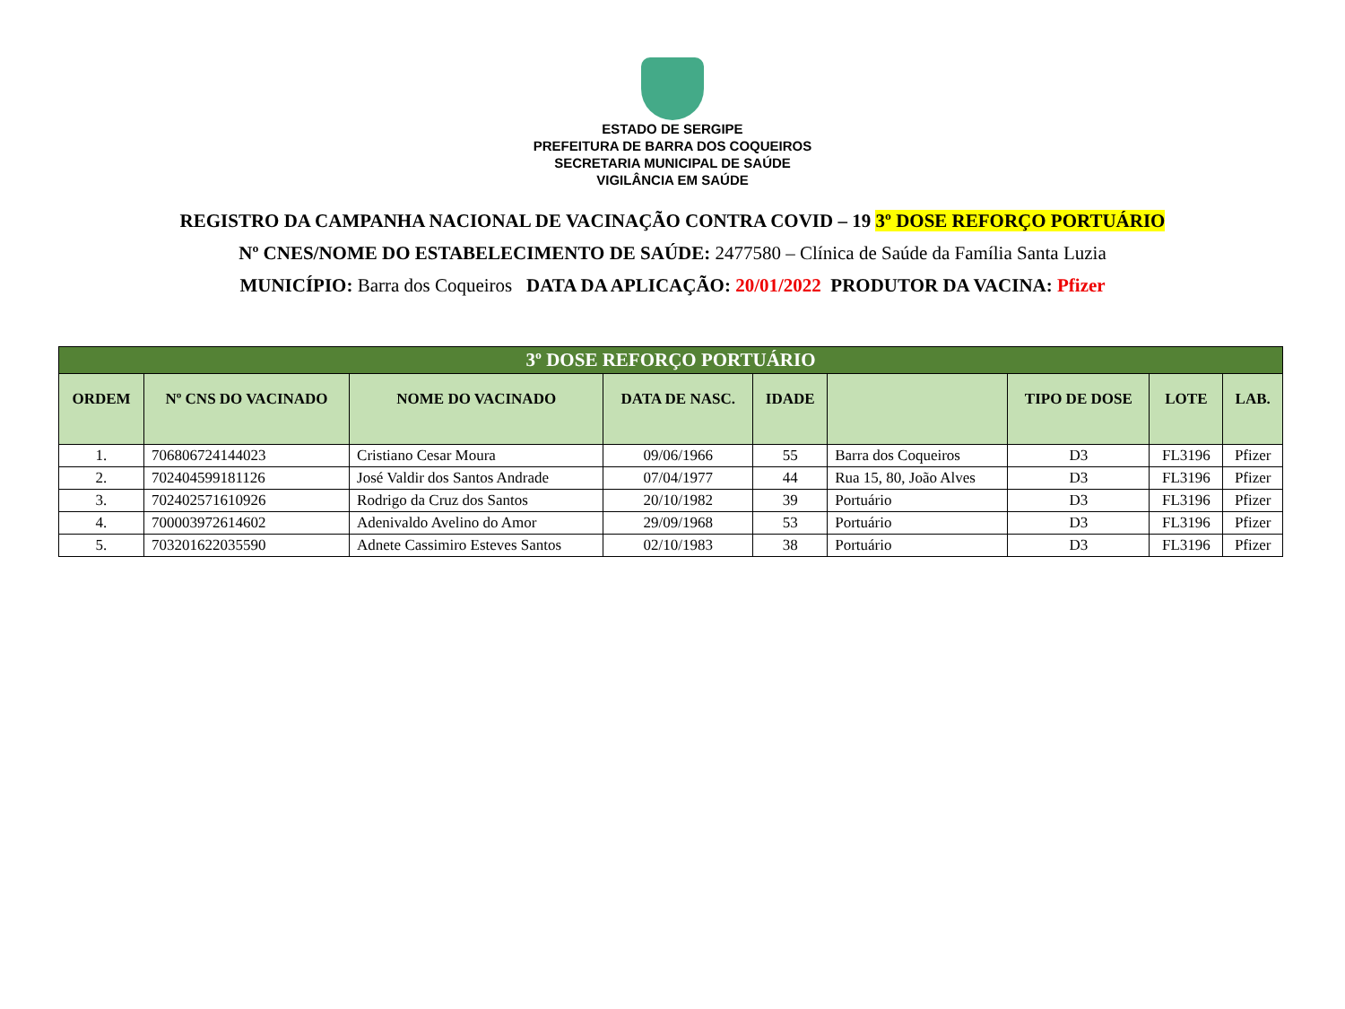ESTADO DE SERGIPE
PREFEITURA DE BARRA DOS COQUEIROS
SECRETARIA MUNICIPAL DE SAÚDE
VIGILÂNCIA EM SAÚDE
REGISTRO DA CAMPANHA NACIONAL DE VACINAÇÃO CONTRA COVID – 19 3º DOSE REFORÇO PORTUÁRIO
Nº CNES/NOME DO ESTABELECIMENTO DE SAÚDE: 2477580 – Clínica de Saúde da Família Santa Luzia
MUNICÍPIO: Barra dos Coqueiros DATA DA APLICAÇÃO: 20/01/2022 PRODUTOR DA VACINA: Pfizer
| 3º DOSE REFORÇO PORTUÁRIO | | | | | | | | |
| --- | --- | --- | --- | --- | --- | --- | --- | --- |
| ORDEM | Nº CNS DO VACINADO | NOME DO VACINADO | DATA DE NASC. | IDADE | | TIPO DE DOSE | LOTE | LAB. |
| 1. | 706806724144023 | Cristiano Cesar Moura | 09/06/1966 | 55 | Barra dos Coqueiros | D3 | FL3196 | Pfizer |
| 2. | 702404599181126 | José Valdir dos Santos Andrade | 07/04/1977 | 44 | Rua 15, 80, João Alves | D3 | FL3196 | Pfizer |
| 3. | 702402571610926 | Rodrigo da Cruz dos Santos | 20/10/1982 | 39 | Portuário | D3 | FL3196 | Pfizer |
| 4. | 700003972614602 | Adenivaldo Avelino do Amor | 29/09/1968 | 53 | Portuário | D3 | FL3196 | Pfizer |
| 5. | 703201622035590 | Adnete Cassimiro Esteves Santos | 02/10/1983 | 38 | Portuário | D3 | FL3196 | Pfizer |